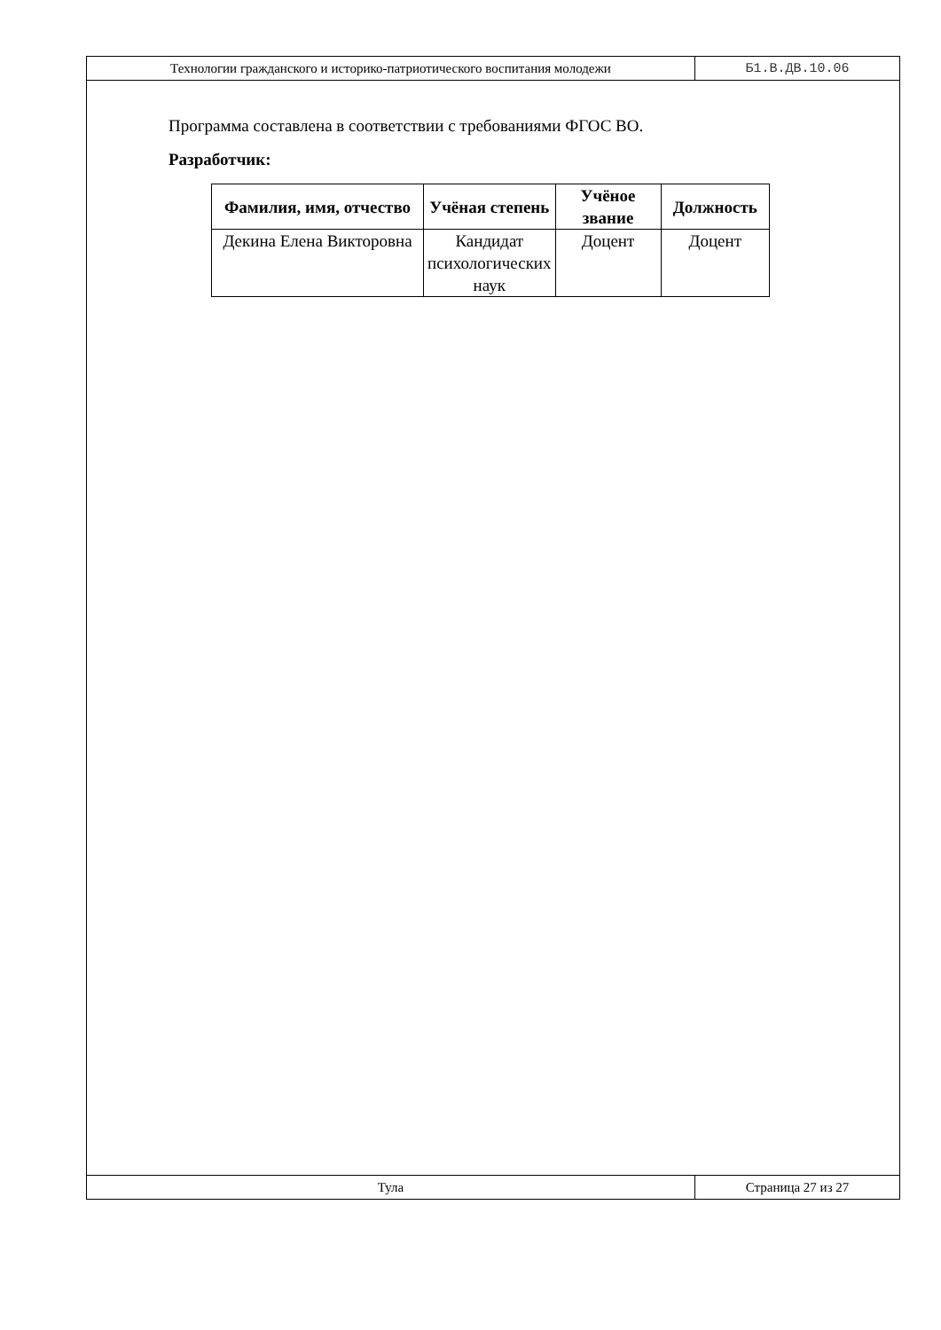Технологии гражданского и историко-патриотического воспитания молодежи
Б1.В.ДВ.10.06
Программа составлена в соответствии с требованиями ФГОС ВО.
Разработчик:
| Фамилия, имя, отчество | Учёная степень | Учёное звание | Должность |
| --- | --- | --- | --- |
| Декина Елена Викторовна | Кандидат психологических наук | Доцент | Доцент |
Тула
Страница 27 из 27